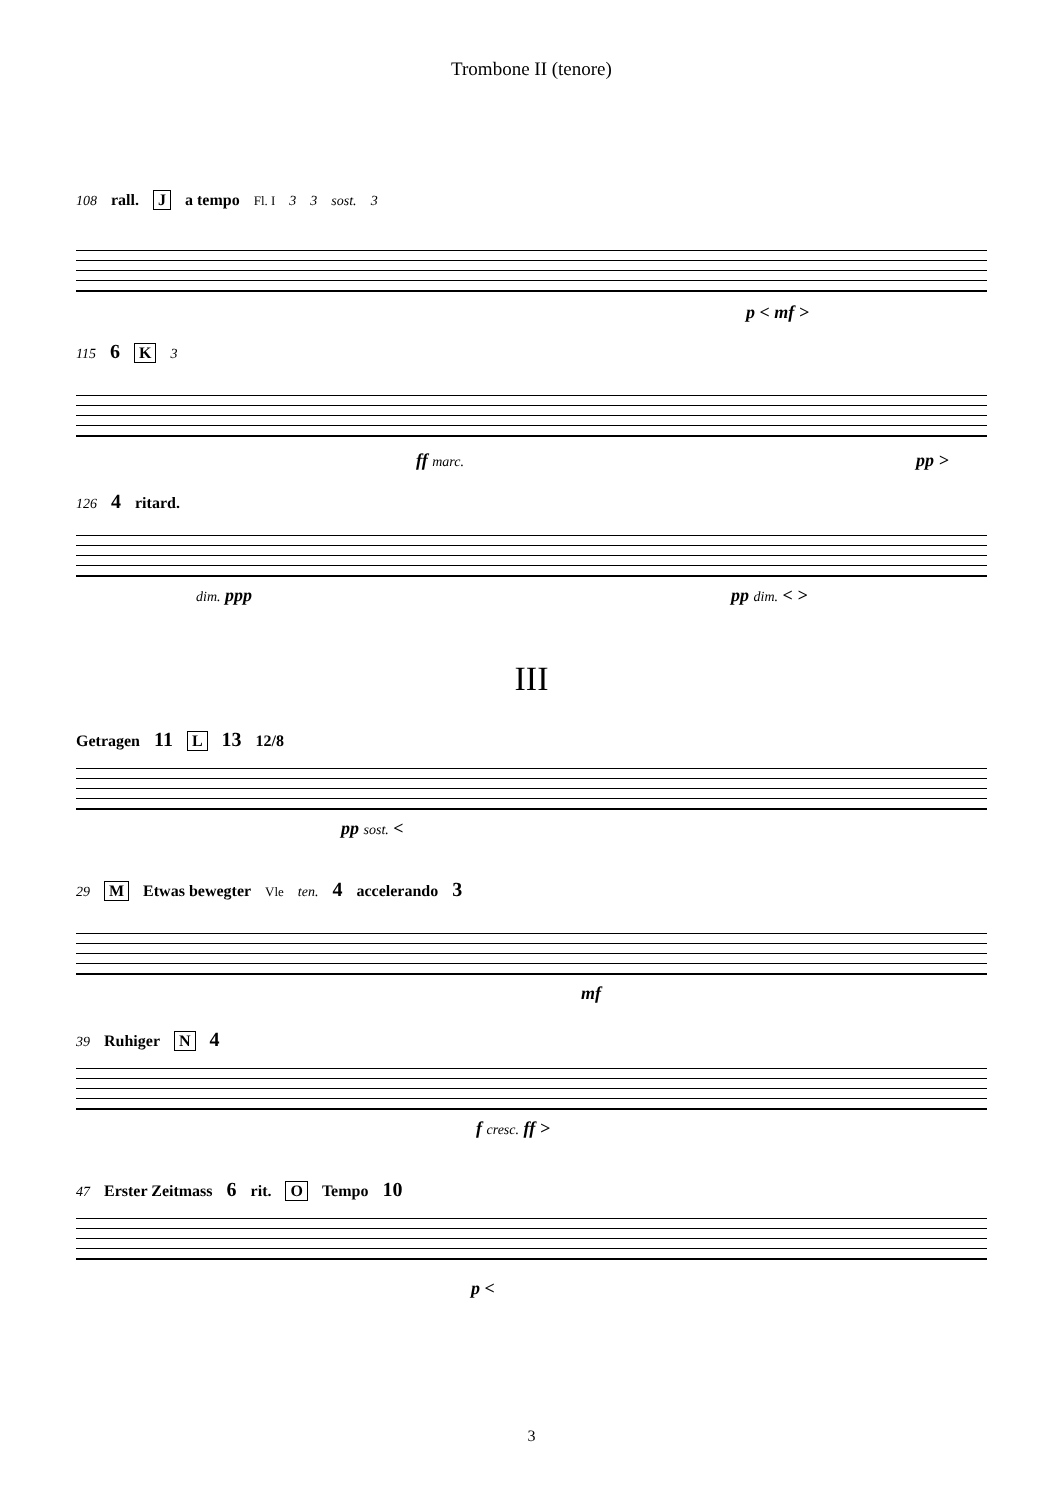Trombone II (tenore)
108 rall. J a tempo Fl. I 3 3 sost. 3
p < mf >
115 6 K 3
ff marc. pp >
126 4 ritard.
dim. ppp pp dim. < >
III
Getragen 11 L 13 12/8
pp sost. <
29 M Etwas bewegter Vle ten. 4 accelerando 3
mf
39 Ruhiger N 4
f cresc. ff >
47 Erster Zeitmass 6 rit. O Tempo 10
p <
3